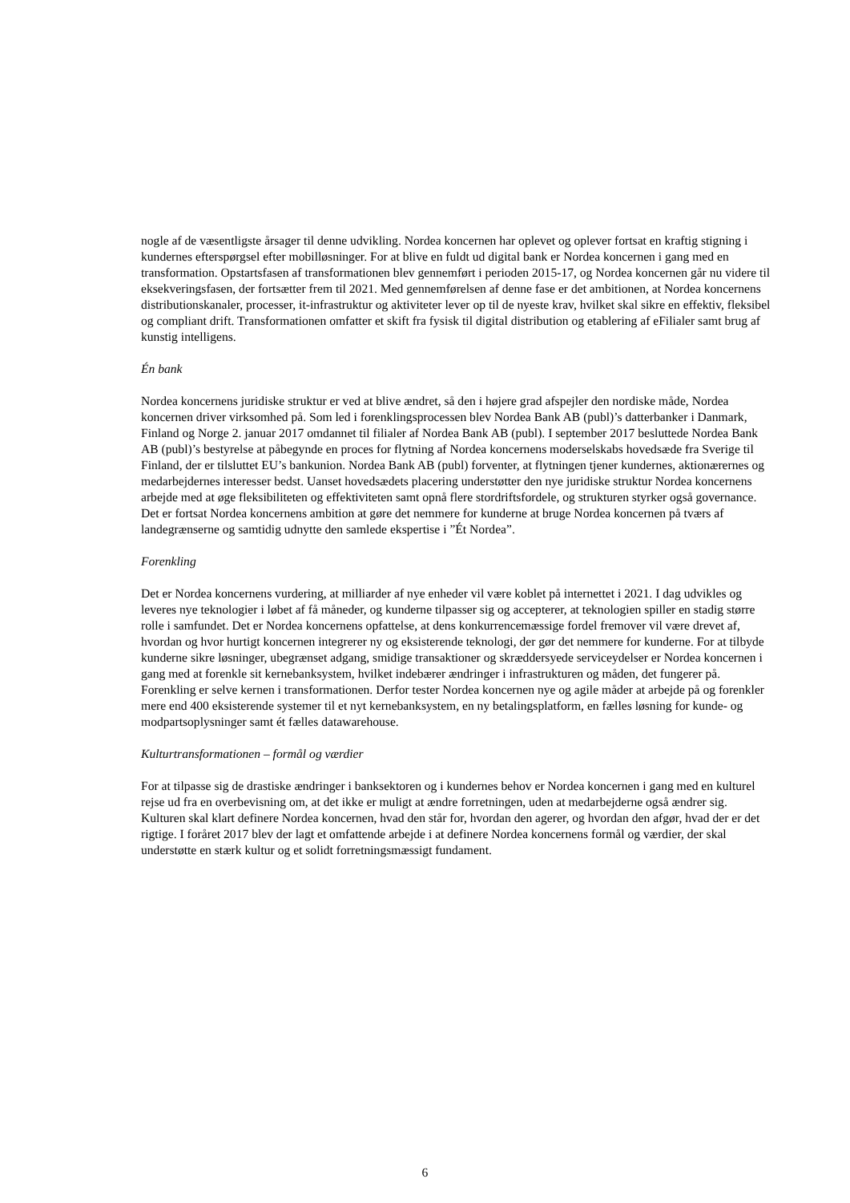nogle af de væsentligste årsager til denne udvikling. Nordea koncernen har oplevet og oplever fortsat en kraftig stigning i kundernes efterspørgsel efter mobilløsninger. For at blive en fuldt ud digital bank er Nordea koncernen i gang med en transformation. Opstartsfasen af transformationen blev gennemført i perioden 2015-17, og Nordea koncernen går nu videre til eksekveringsfasen, der fortsætter frem til 2021. Med gennemførelsen af denne fase er det ambitionen, at Nordea koncernens distributionskanaler, processer, it-infrastruktur og aktiviteter lever op til de nyeste krav, hvilket skal sikre en effektiv, fleksibel og compliant drift. Transformationen omfatter et skift fra fysisk til digital distribution og etablering af eFilialer samt brug af kunstig intelligens.
Én bank
Nordea koncernens juridiske struktur er ved at blive ændret, så den i højere grad afspejler den nordiske måde, Nordea koncernen driver virksomhed på. Som led i forenklingsprocessen blev Nordea Bank AB (publ)’s datterbanker i Danmark, Finland og Norge 2. januar 2017 omdannet til filialer af Nordea Bank AB (publ). I september 2017 besluttede Nordea Bank AB (publ)’s bestyrelse at påbegynde en proces for flytning af Nordea koncernens moderselskabs hovedsæde fra Sverige til Finland, der er tilsluttet EU’s bankunion. Nordea Bank AB (publ) forventer, at flytningen tjener kundernes, aktionærernes og medarbejdernes interesser bedst. Uanset hovedsædets placering understøtter den nye juridiske struktur Nordea koncernens arbejde med at øge fleksibiliteten og effektiviteten samt opnå flere stordriftsfordele, og strukturen styrker også governance. Det er fortsat Nordea koncernens ambition at gøre det nemmere for kunderne at bruge Nordea koncernen på tværs af landegrænserne og samtidig udnytte den samlede ekspertise i ”Ét Nordea”.
Forenkling
Det er Nordea koncernens vurdering, at milliarder af nye enheder vil være koblet på internettet i 2021. I dag udvikles og leveres nye teknologier i løbet af få måneder, og kunderne tilpasser sig og accepterer, at teknologien spiller en stadig større rolle i samfundet. Det er Nordea koncernens opfattelse, at dens konkurrencemæssige fordel fremover vil være drevet af, hvordan og hvor hurtigt koncernen integrerer ny og eksisterende teknologi, der gør det nemmere for kunderne. For at tilbyde kunderne sikre løsninger, ubegrænset adgang, smidige transaktioner og skræddersyede serviceydelser er Nordea koncernen i gang med at forenkle sit kernebanksystem, hvilket indebærer ændringer i infrastrukturen og måden, det fungerer på. Forenkling er selve kernen i transformationen. Derfor tester Nordea koncernen nye og agile måder at arbejde på og forenkler mere end 400 eksisterende systemer til et nyt kernebanksystem, en ny betalingsplatform, en fælles løsning for kunde- og modpartsoplysninger samt ét fælles datawarehouse.
Kulturtransformationen – formål og værdier
For at tilpasse sig de drastiske ændringer i banksektoren og i kundernes behov er Nordea koncernen i gang med en kulturel rejse ud fra en overbevisning om, at det ikke er muligt at ændre forretningen, uden at medarbejderne også ændrer sig. Kulturen skal klart definere Nordea koncernen, hvad den står for, hvordan den agerer, og hvordan den afgør, hvad der er det rigtige. I foråret 2017 blev der lagt et omfattende arbejde i at definere Nordea koncernens formål og værdier, der skal understøtte en stærk kultur og et solidt forretningsmæssigt fundament.
6